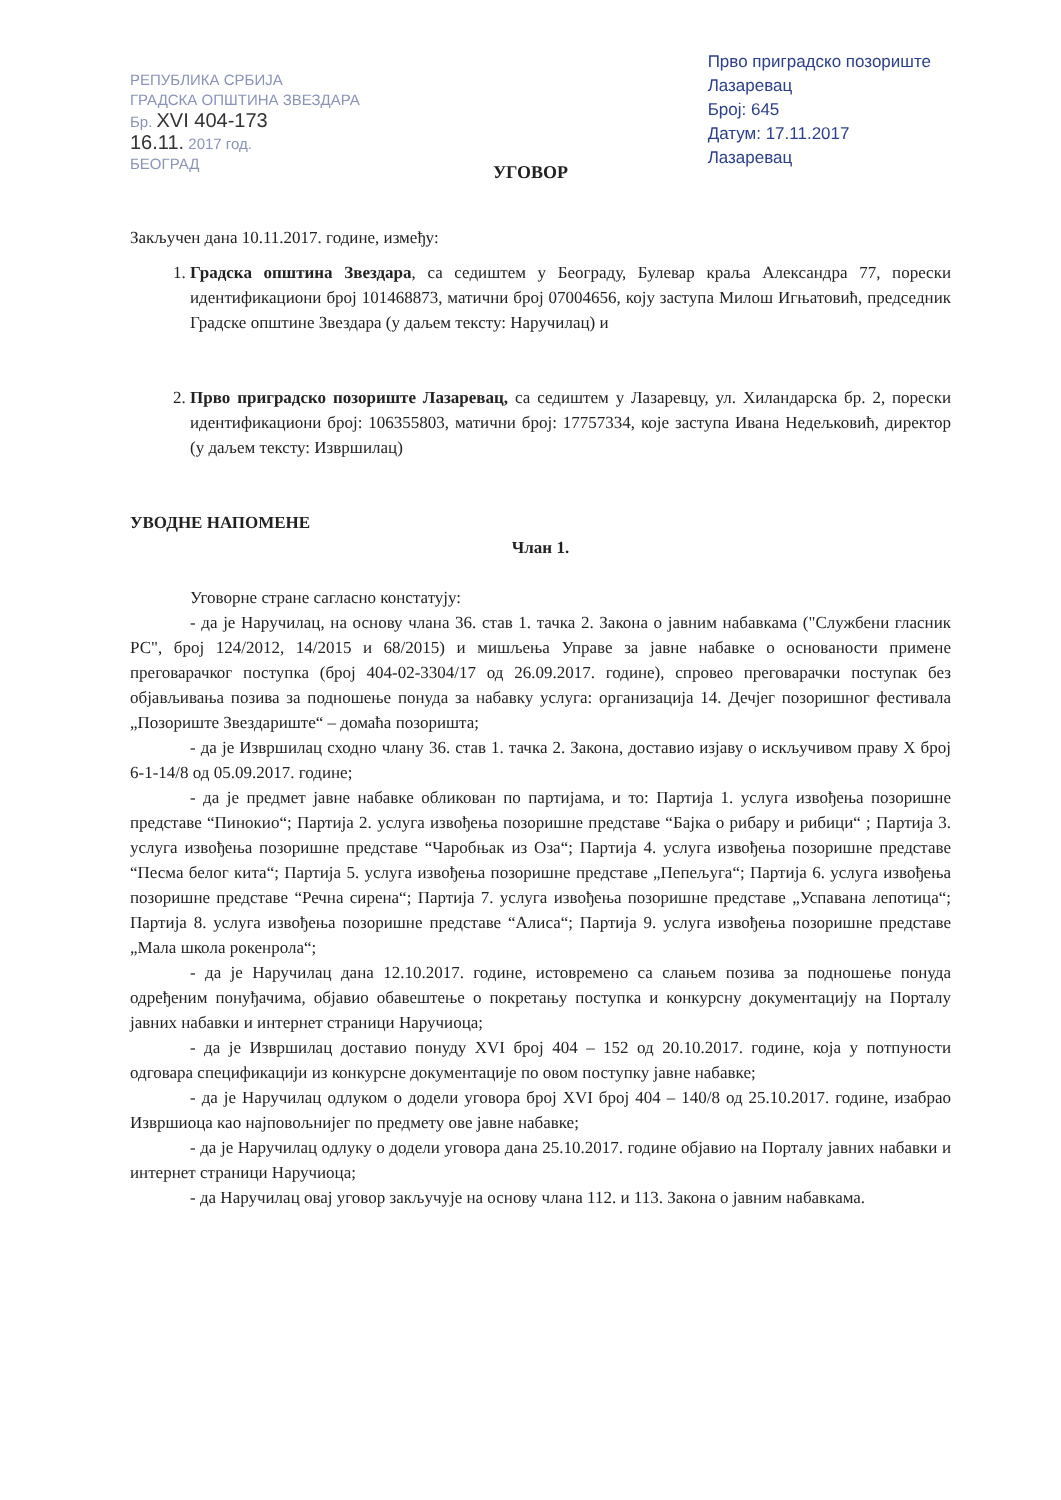РЕПУБЛИКА СРБИЈА
ГРАДСКА ОПШТИНА ЗВЕЗДАРА
Бр. XVI 404-173
16.11. 2017 год.
БЕОГРАД
Прво приградско позориште
Лазаревац
Број: 645
Датум: 17.11.2017
Лазаревац
УГОВОР
Закључен дана 10.11.2017. године, између:
1. Градска општина Звездара, са седиштем у Београду, Булевар краља Александра 77, порески идентификациони број 101468873, матични број 07004656, коју заступа Милош Игњатовић, председник Градске општине Звездара (у даљем тексту: Наручилац) и
2. Прво приградско позориште Лазаревац, са седиштем у Лазаревцу, ул. Хиландарска бр. 2, порески идентификациони број: 106355803, матични број: 17757334, које заступа Ивана Недељковић, директор (у даљем тексту: Извршилац)
УВОДНЕ НАПОМЕНЕ
Члан 1.
Уговорне стране сагласно констатују:
- да је Наручилац, на основу члана 36. став 1. тачка 2. Закона о јавним набавкама ("Службени гласник РС", број 124/2012, 14/2015 и 68/2015) и мишљења Управе за јавне набавке о основаности примене преговарачког поступка (број 404-02-3304/17 од 26.09.2017. године), спровео преговарачки поступак без објављивања позива за подношење понуда за набавку услуга: организација 14. Дечјег позоришног фестивала „Позориште Звездариште“ – домаћа позоришта;
- да је Извршилац сходно члану 36. став 1. тачка 2. Закона, доставио изјаву о искључивом праву X број 6-1-14/8 од 05.09.2017. године;
- да је предмет јавне набавке обликован по партијама, и то: Партија 1. услуга извођења позоришне представе “Пинокио“; Партија 2. услуга извођења позоришне представе “Бајка о рибару и рибици“ ; Партија 3. услуга извођења позоришне представе “Чаробњак из Оза“; Партија 4. услуга извођења позоришне представе “Песма белог кита“; Партија 5. услуга извођења позоришне представе „Пепељуга“; Партија 6. услуга извођења позоришне представе “Речна сирена“; Партија 7. услуга извођења позоришне представе „Успавана лепотица“; Партија 8. услуга извођења позоришне представе “Алиса“; Партија 9. услуга извођења позоришне представе „Мала школа рокенрола“;
- да је Наручилац дана 12.10.2017. године, истовремено са слањем позива за подношење понуда одређеним понуђачима, објавио обавештење о покретању поступка и конкурсну документацију на Порталу јавних набавки и интернет страници Наручиоца;
- да је Извршилац доставио понуду XVI број 404 – 152 од 20.10.2017. године, која у потпуности одговара спецификацији из конкурсне документације по овом поступку јавне набавке;
- да је Наручилац одлуком о додели уговора број XVI број 404 – 140/8 од 25.10.2017. године, изабрао Извршиоца као најповољнијег по предмету ове јавне набавке;
- да је Наручилац одлуку о додели уговора дана 25.10.2017. године објавио на Порталу јавних набавки и интернет страници Наручиоца;
- да Наручилац овај уговор закључује на основу члана 112. и 113. Закона о јавним набавкама.